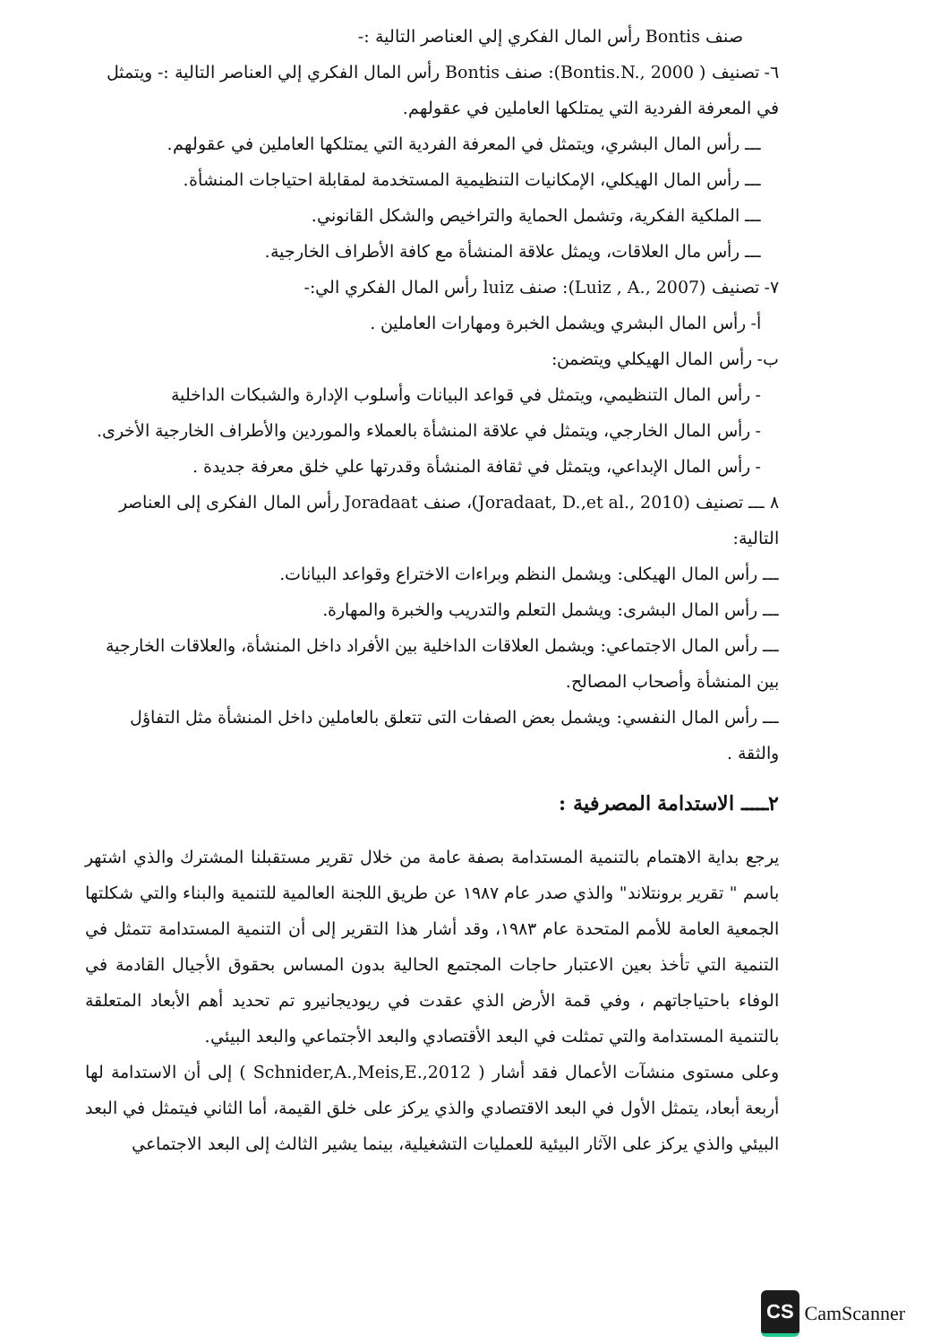صنف Bontis رأس المال الفكري إلي العناصر التالية :-
٦- تصنيف ( Bontis.N., 2000): صنف Bontis رأس المال الفكري إلي العناصر التالية :- ويتمثل في المعرفة الفردية التي يمتلكها العاملين في عقولهم.
ـــ رأس المال البشري، ويتمثل في المعرفة الفردية التي يمتلكها العاملين في عقولهم.
ـــ رأس المال الهيكلي، الإمكانيات التنظيمية المستخدمة لمقابلة احتياجات المنشأة.
ـــ الملكية الفكرية، وتشمل الحماية والتراخيص والشكل القانوني.
ـــ رأس مال العلاقات، ويمثل علاقة المنشأة مع كافة الأطراف الخارجية.
٧- تصنيف (Luiz , A., 2007): صنف luiz رأس المال الفكري الي:-
أ- رأس المال البشري ويشمل الخبرة ومهارات العاملين .
ب- رأس المال الهيكلي ويتضمن:
- رأس المال التنظيمي، ويتمثل في قواعد البيانات وأسلوب الإدارة والشبكات الداخلية
- رأس المال الخارجي، ويتمثل في علاقة المنشأة بالعملاء والموردين والأطراف الخارجية الأخرى.
- رأس المال الإبداعي، ويتمثل في ثقافة المنشأة وقدرتها علي خلق معرفة جديدة .
٨ ـــ تصنيف (Joradaat, D.,et al., 2010)، صنف Joradaat رأس المال الفكرى إلى العناصر التالية:
ـــ رأس المال الهيكلى: ويشمل النظم وبراءات الاختراع وقواعد البيانات.
ـــ رأس المال البشرى: ويشمل التعلم والتدريب والخبرة والمهارة.
ـــ رأس المال الاجتماعي: ويشمل العلاقات الداخلية بين الأفراد داخل المنشأة، والعلاقات الخارجية بين المنشأة وأصحاب المصالح.
ـــ رأس المال النفسي: ويشمل بعض الصفات التى تتعلق بالعاملين داخل المنشأة مثل التفاؤل والثقة .
٢ـــــ الاستدامة المصرفية :
يرجع بداية الاهتمام بالتنمية المستدامة بصفة عامة من خلال تقرير مستقبلنا المشترك والذي اشتهر باسم " تقرير برونتلاند" والذي صدر عام ١٩٨٧ عن طريق اللجنة العالمية للتنمية والبناء والتي شكلتها الجمعية العامة للأمم المتحدة عام ١٩٨٣، وقد أشار هذا التقرير إلى أن التنمية المستدامة تتمثل في التنمية التي تأخذ بعين الاعتبار حاجات المجتمع الحالية بدون المساس بحقوق الأجيال القادمة في الوفاء باحتياجاتهم ، وفي قمة الأرض الذي عقدت في ريوديجانيرو تم تحديد أهم الأبعاد المتعلقة بالتنمية المستدامة والتي تمثلت في البعد الأقتصادي والبعد الأجتماعي والبعد البيئي.
وعلى مستوى منشآت الأعمال فقد أشار ( Schnider,A.,Meis,E.,2012 ) إلى أن الاستدامة لها أربعة أبعاد، يتمثل الأول في البعد الاقتصادي والذي يركز على خلق القيمة، أما الثاني فيتمثل في البعد البيئي والذي يركز على الآثار البيئية للعمليات التشغيلية، بينما يشير الثالث إلى البعد الاجتماعي
CS CamScanner